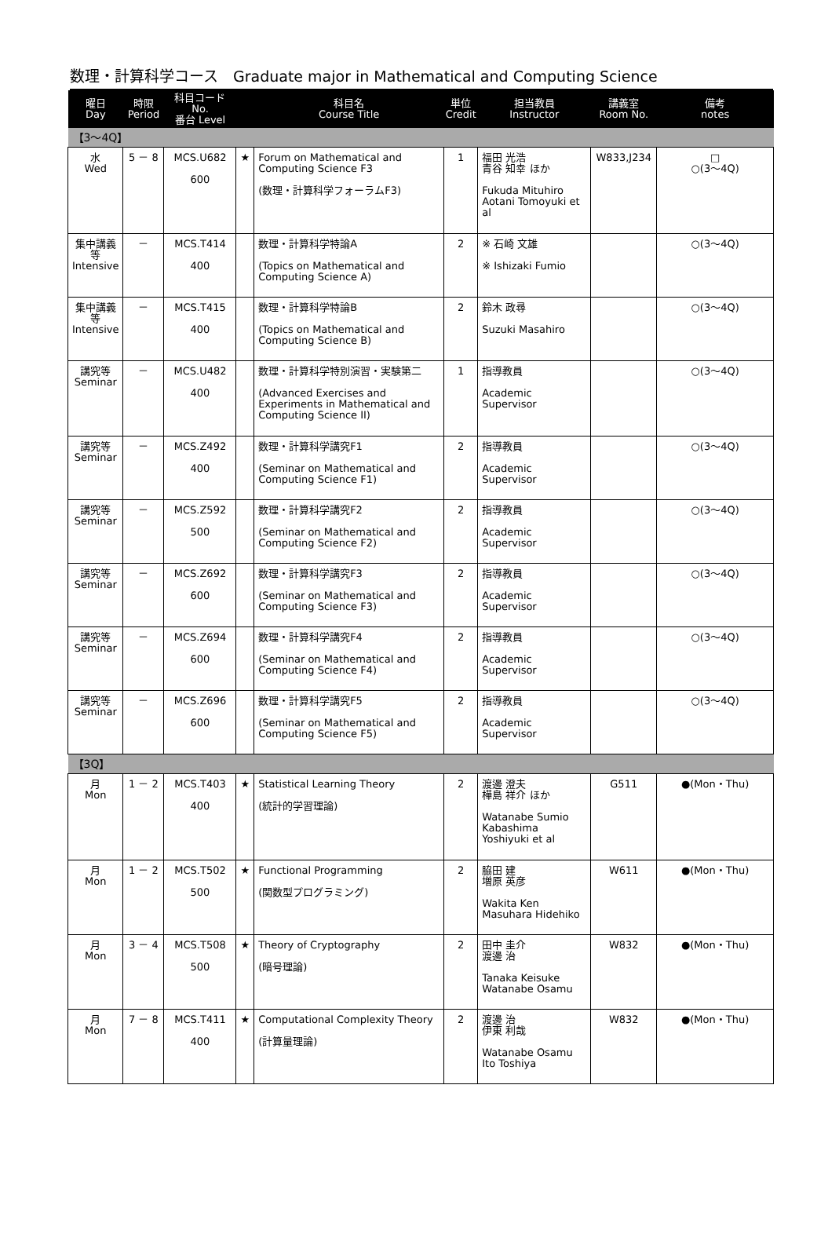数理・計算科学コース　Graduate major in Mathematical and Computing Science
| 曜日 Day | 時限 Period | 科目コード No. 番台 Level | | 科目名 Course Title | 単位 Credit | 担当教員 Instructor | 講義室 Room No. | 備考 notes |
| --- | --- | --- | --- | --- | --- | --- | --- | --- |
| 【3～4Q】 | | | | | | | | |
| 水 Wed | 5 － 8 | MCS.U682 600 | ★ | Forum on Mathematical and Computing Science F3 (数理・計算科学フォーラムF3) | 1 | 福田 光浩 青谷 知幸 ほか Fukuda Mituhiro Aotani Tomoyuki et al | W833,J234 | □ ○(3～4Q) |
| 集中講義等 Intensive | － | MCS.T414 400 | | 数理・計算科学特論A (Topics on Mathematical and Computing Science A) | 2 | ※ 石崎 文雄 ※ Ishizaki Fumio | | ○(3～4Q) |
| 集中講義等 Intensive | － | MCS.T415 400 | | 数理・計算科学特論B (Topics on Mathematical and Computing Science B) | 2 | 鈴木 政尋 Suzuki Masahiro | | ○(3～4Q) |
| 講究等 Seminar | － | MCS.U482 400 | | 数理・計算科学特別演習・実験第二 (Advanced Exercises and Experiments in Mathematical and Computing Science II) | 1 | 指導教員 Academic Supervisor | | ○(3～4Q) |
| 講究等 Seminar | － | MCS.Z492 400 | | 数理・計算科学講究F1 (Seminar on Mathematical and Computing Science F1) | 2 | 指導教員 Academic Supervisor | | ○(3～4Q) |
| 講究等 Seminar | － | MCS.Z592 500 | | 数理・計算科学講究F2 (Seminar on Mathematical and Computing Science F2) | 2 | 指導教員 Academic Supervisor | | ○(3～4Q) |
| 講究等 Seminar | － | MCS.Z692 600 | | 数理・計算科学講究F3 (Seminar on Mathematical and Computing Science F3) | 2 | 指導教員 Academic Supervisor | | ○(3～4Q) |
| 講究等 Seminar | － | MCS.Z694 600 | | 数理・計算科学講究F4 (Seminar on Mathematical and Computing Science F4) | 2 | 指導教員 Academic Supervisor | | ○(3～4Q) |
| 講究等 Seminar | － | MCS.Z696 600 | | 数理・計算科学講究F5 (Seminar on Mathematical and Computing Science F5) | 2 | 指導教員 Academic Supervisor | | ○(3～4Q) |
| 【3Q】 | | | | | | | | |
| 月 Mon | 1 － 2 | MCS.T403 400 | ★ | Statistical Learning Theory (統計的学習理論) | 2 | 渡邊 澄夫 樺島 祥介 ほか Watanabe Sumio Kabashima Yoshiyuki et al | G511 | ●(Mon・Thu) |
| 月 Mon | 1 － 2 | MCS.T502 500 | ★ | Functional Programming (関数型プログラミング) | 2 | 脇田 建 増原 英彦 Wakita Ken Masuhara Hidehiko | W611 | ●(Mon・Thu) |
| 月 Mon | 3 － 4 | MCS.T508 500 | ★ | Theory of Cryptography (暗号理論) | 2 | 田中 圭介 渡邊 治 Tanaka Keisuke Watanabe Osamu | W832 | ●(Mon・Thu) |
| 月 Mon | 7 － 8 | MCS.T411 400 | ★ | Computational Complexity Theory (計算量理論) | 2 | 渡邊 治 伊東 利哉 Watanabe Osamu Ito Toshiya | W832 | ●(Mon・Thu) |